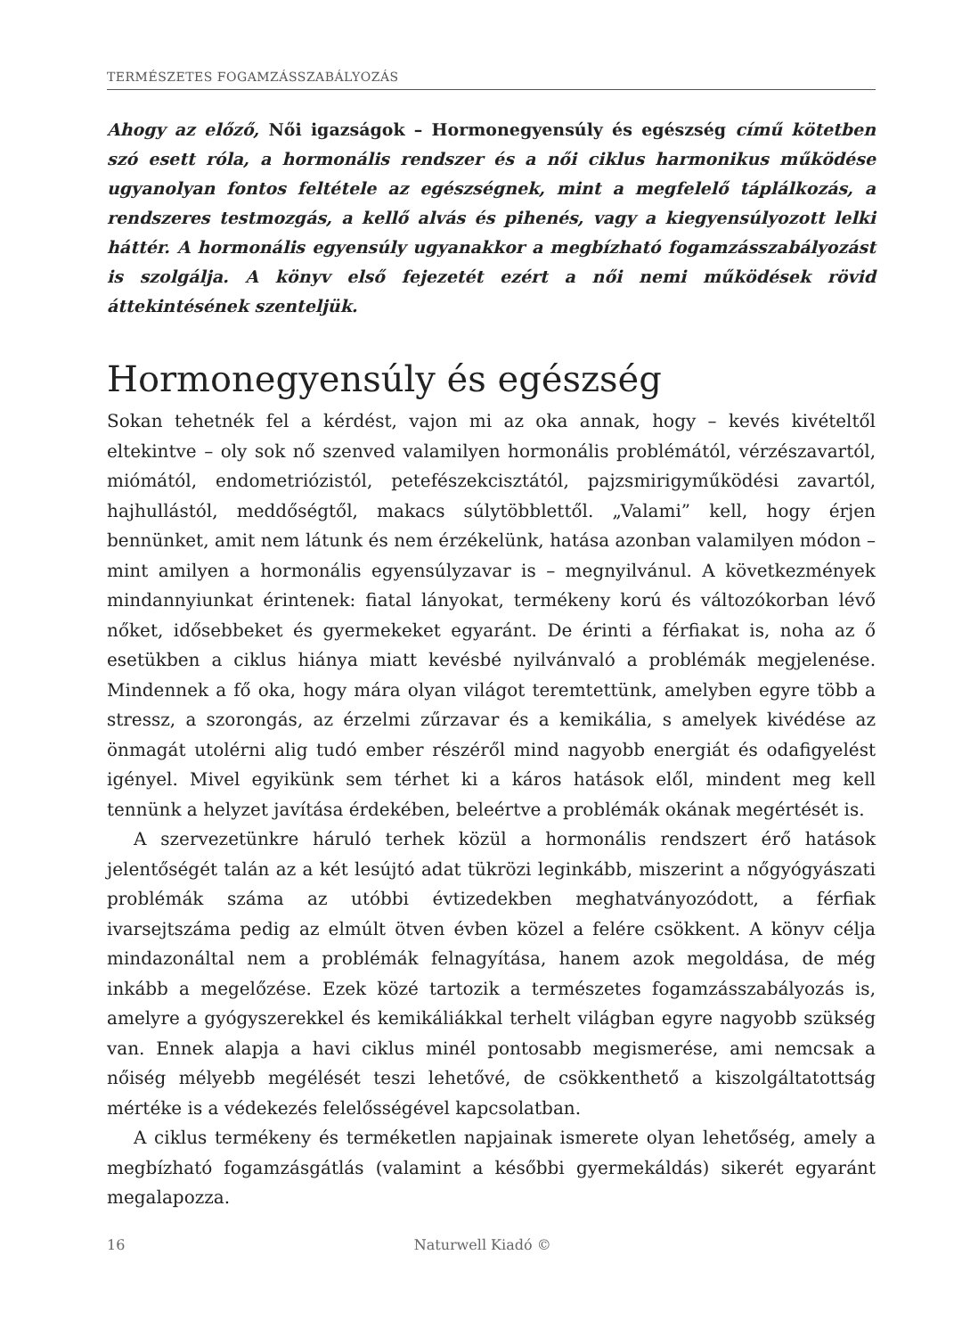TERMÉSZETES FOGAMZÁSSZABÁLYOZÁS
Ahogy az előző, Női igazságok – Hormonegyensúly és egészség című kötetben szó esett róla, a hormonális rendszer és a női ciklus harmonikus működése ugyanolyan fontos feltétele az egészségnek, mint a megfelelő táplálkozás, a rendszeres testmozgás, a kellő alvás és pihenés, vagy a kiegyensúlyozott lelki háttér. A hormonális egyensúly ugyanakkor a megbízható fogamzásszabályozást is szolgálja. A könyv első fejezetét ezért a női nemi működések rövid áttekintésének szenteljük.
Hormonegyensúly és egészség
Sokan tehetnék fel a kérdést, vajon mi az oka annak, hogy – kevés kivételtől eltekintve – oly sok nő szenved valamilyen hormonális problémától, vérzészavartól, miómától, endometriózistól, petefészekcisztától, pajzsmirigyműködési zavartól, hajhullástól, meddőségtől, makacs súlytöbblettől. „Valami” kell, hogy érjen bennünket, amit nem látunk és nem érzékelünk, hatása azonban valamilyen módon – mint amilyen a hormonális egyensúlyzavar is – megnyilvánul. A következmények mindannyiunkat érintenek: fiatal lányokat, termékeny korú és változókorban lévő nőket, idősebbeket és gyermekeket egyaránt. De érinti a férfiakat is, noha az ő esetükben a ciklus hiánya miatt kevésbé nyilvánvaló a problémák megjelenése. Mindennek a fő oka, hogy mára olyan világot teremtettünk, amelyben egyre több a stressz, a szorongás, az érzelmi zűrzavar és a kemikália, s amelyek kivédése az önmagát utolérni alig tudó ember részéről mind nagyobb energiát és odafigyelést igényel. Mivel egyikünk sem térhet ki a káros hatások elől, mindent meg kell tennünk a helyzet javítása érdekében, beleértve a problémák okának megértését is.
A szervezetünkre háruló terhek közül a hormonális rendszert érő hatások jelentőségét talán az a két lesújtó adat tükrözi leginkább, miszerint a nőgyógyászati problémák száma az utóbbi évtizedekben meghatványozódott, a férfiak ivarsejtszáma pedig az elmúlt ötven évben közel a felére csökkent. A könyv célja mindazonáltal nem a problémák felnagyítása, hanem azok megoldása, de még inkább a megelőzése. Ezek közé tartozik a természetes fogamzásszabályozás is, amelyre a gyógyszerekkel és kemikáliákkal terhelt világban egyre nagyobb szükség van. Ennek alapja a havi ciklus minél pontosabb megismerése, ami nemcsak a nőiség mélyebb megélését teszi lehetővé, de csökkenthető a kiszolgáltatottság mértéke is a védekezés felelősségével kapcsolatban.
A ciklus termékeny és terméketlen napjainak ismerete olyan lehetőség, amely a megbízható fogamzásgátlás (valamint a későbbi gyermekáldás) sikerét egyaránt megalapozza.
16 Naturwell Kiadó ©